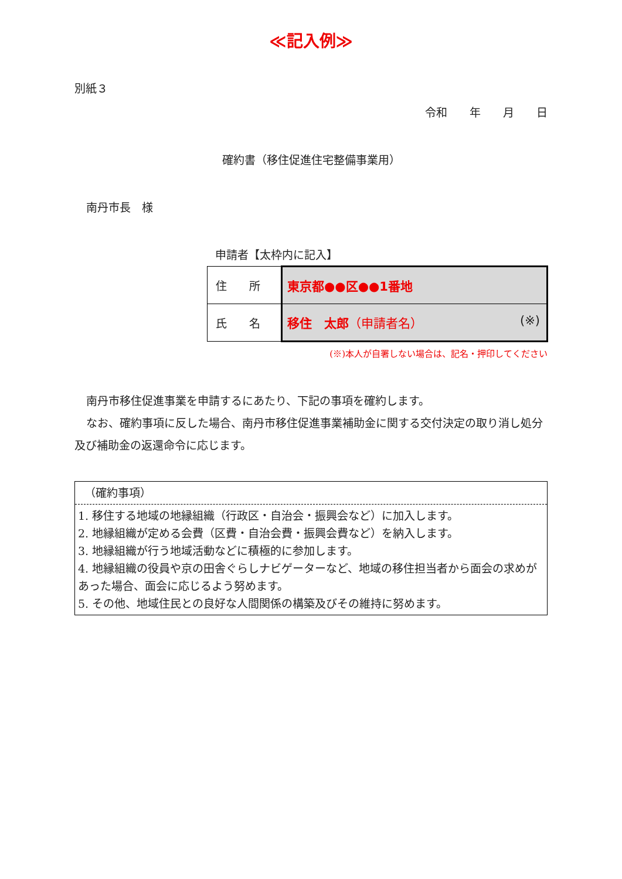≪記入例≫
別紙３
令和　　年　　月　　日
確約書（移住促進住宅整備事業用）
南丹市長　様
申請者【太枠内に記入】
| 住 所 | 東京都●●区●●1番地 |
| 氏 名 | 移住 太郎 （申請者名） (※) |
(※)本人が自署しない場合は、記名・押印してください
南丹市移住促進事業を申請するにあたり、下記の事項を確約します。
なお、確約事項に反した場合、南丹市移住促進事業補助金に関する交付決定の取り消し処分及び補助金の返還命令に応じます。
（確約事項）
1. 移住する地域の地縁組織（行政区・自治会・振興会など）に加入します。
2. 地縁組織が定める会費（区費・自治会費・振興会費など）を納入します。
3. 地縁組織が行う地域活動などに積極的に参加します。
4. 地縁組織の役員や京の田舎ぐらしナビゲーターなど、地域の移住担当者から面会の求めがあった場合、面会に応じるよう努めます。
5. その他、地域住民との良好な人間関係の構築及びその維持に努めます。